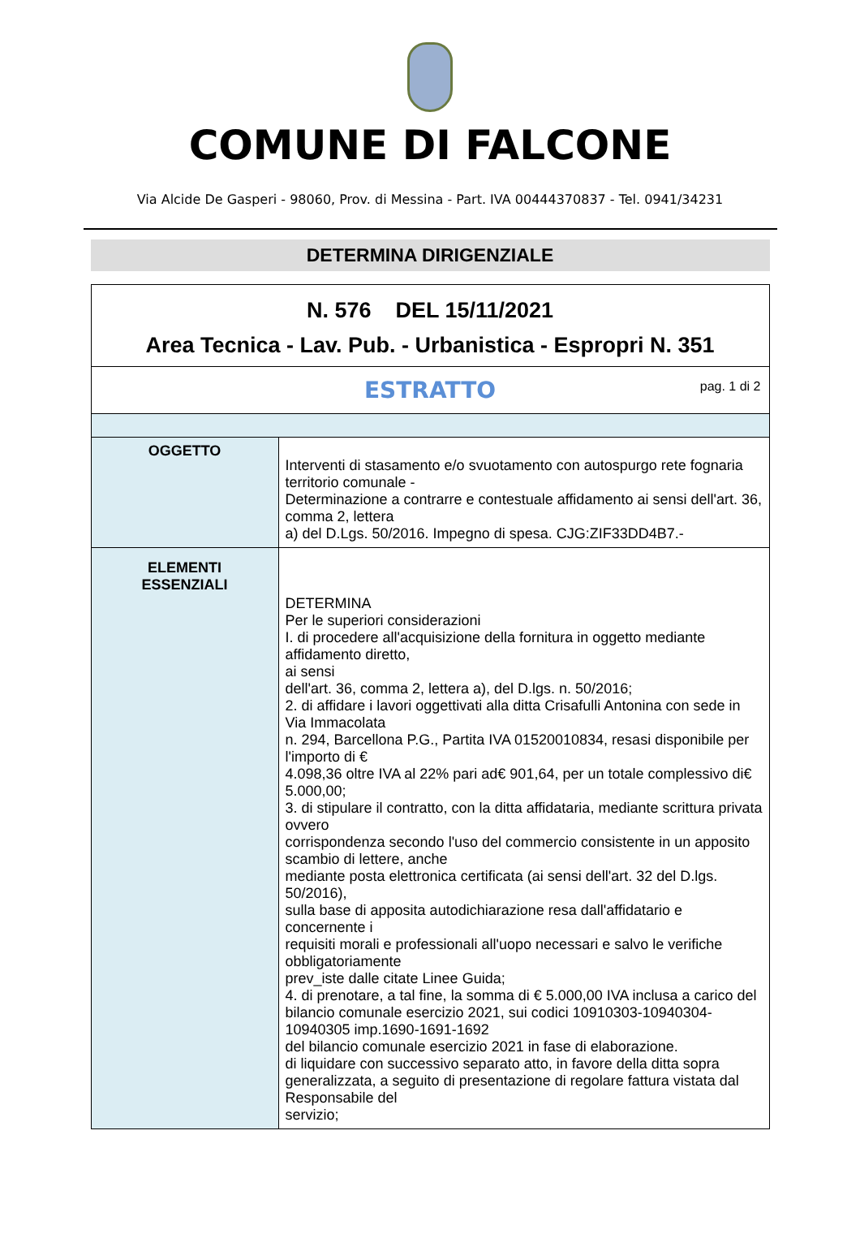COMUNE DI FALCONE
Via Alcide De Gasperi - 98060, Prov. di Messina - Part. IVA 00444370837 - Tel. 0941/34231
DETERMINA DIRIGENZIALE
| N. 576 DEL 15/11/2021 Area Tecnica - Lav. Pub. - Urbanistica - Espropri N. 351 | |
| ESTRATTO pag. 1 di 2 | |
| OGGETTO | Interventi di stasamento e/o svuotamento con autospurgo rete fognaria territorio comunale - Determinazione a contrarre e contestuale affidamento ai sensi dell'art. 36, comma 2, lettera a) del D.Lgs. 50/2016. Impegno di spesa. CJG:ZIF33DD4B7.- |
| ELEMENTI ESSENZIALI | DETERMINA Per le superiori considerazioni I. di procedere all'acquisizione della fornitura in oggetto mediante affidamento diretto, ai sensi dell'art. 36, comma 2, lettera a), del D.lgs. n. 50/2016; 2. di affidare i lavori oggettivati alla ditta Crisafulli Antonina con sede in Via Immacolata n. 294, Barcellona P.G., Partita IVA 01520010834, resasi disponibile per l'importo di € 4.098,36 oltre IVA al 22% pari ad€ 901,64, per un totale complessivo di€ 5.000,00; 3. di stipulare il contratto, con la ditta affidataria, mediante scrittura privata ovvero corrispondenza secondo l'uso del commercio consistente in un apposito scambio di lettere, anche mediante posta elettronica certificata (ai sensi dell'art. 32 del D.lgs. 50/2016), sulla base di apposita autodichiarazione resa dall'affidatario e concernente i requisiti morali e professionali all'uopo necessari e salvo le verifiche obbligatoriamente prev_iste dalle citate Linee Guida; 4. di prenotare, a tal fine, la somma di € 5.000,00 IVA inclusa a carico del bilancio comunale esercizio 2021, sui codici 10910303-10940304-10940305 imp.1690-1691-1692 del bilancio comunale esercizio 2021 in fase di elaborazione. di liquidare con successivo separato atto, in favore della ditta sopra generalizzata, a seguito di presentazione di regolare fattura vistata dal Responsabile del servizio; |